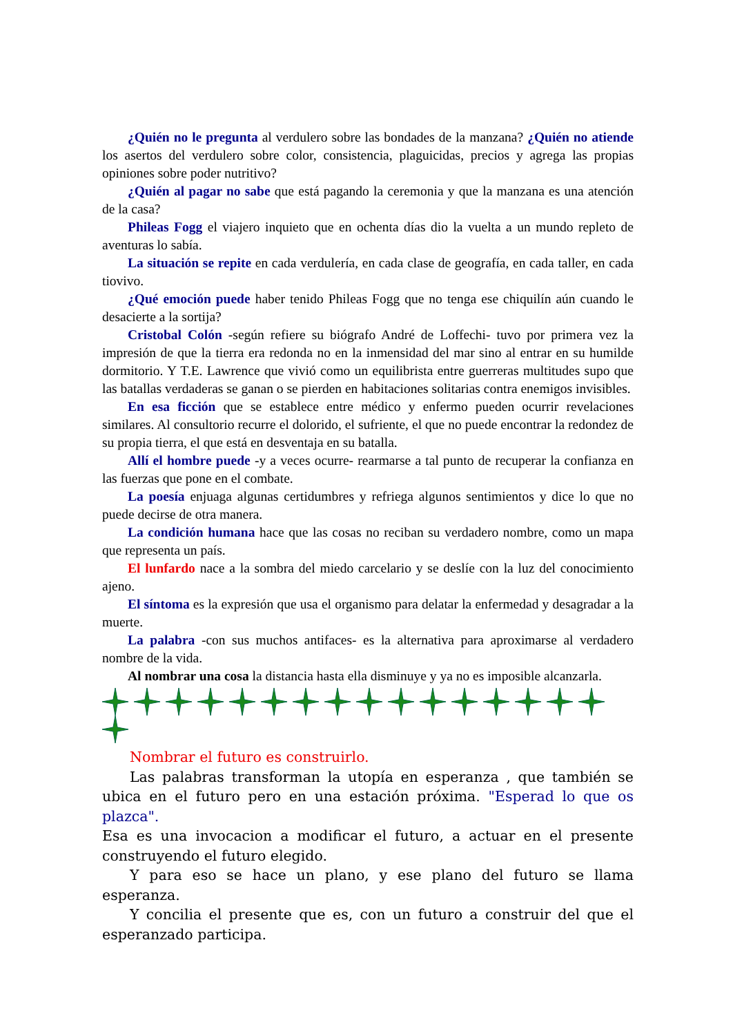¿Quién no le pregunta al verdulero sobre las bondades de la manzana? ¿Quién no atiende los asertos del verdulero sobre color, consistencia, plaguicidas, precios y agrega las propias opiniones sobre poder nutritivo?
¿Quién al pagar no sabe que está pagando la ceremonia y que la manzana es una atención de la casa?
Phileas Fogg el viajero inquieto que en ochenta días dio la vuelta a un mundo repleto de aventuras lo sabía.
La situación se repite en cada verdulería, en cada clase de geografía, en cada taller, en cada tiovivo.
¿Qué emoción puede haber tenido Phileas Fogg que no tenga ese chiquilín aún cuando le desacierte a la sortija?
Cristobal Colón -según refiere su biógrafo André de Loffechi- tuvo por primera vez la impresión de que la tierra era redonda no en la inmensidad del mar sino al entrar en su humilde dormitorio. Y T.E. Lawrence que vivió como un equilibrista entre guerreras multitudes supo que las batallas verdaderas se ganan o se pierden en habitaciones solitarias contra enemigos invisibles.
En esa ficción que se establece entre médico y enfermo pueden ocurrir revelaciones similares. Al consultorio recurre el dolorido, el sufriente, el que no puede encontrar la redondez de su propia tierra, el que está en desventaja en su batalla.
Allí el hombre puede -y a veces ocurre- rearmarse a tal punto de recuperar la confianza en las fuerzas que pone en el combate.
La poesía enjuaga algunas certidumbres y refriega algunos sentimientos y dice lo que no puede decirse de otra manera.
La condición humana hace que las cosas no reciban su verdadero nombre, como un mapa que representa un país.
El lunfardo nace a la sombra del miedo carcelario y se deslíe con la luz del conocimiento ajeno.
El síntoma es la expresión que usa el organismo para delatar la enfermedad y desagradar a la muerte.
La palabra -con sus muchos antifaces- es la alternativa para aproximarse al verdadero nombre de la vida.
Al nombrar una cosa la distancia hasta ella disminuye y ya no es imposible alcanzarla.
Nombrar el futuro es construirlo.
Las palabras transforman la utopía en esperanza , que también se ubica en el futuro pero en una estación próxima. "Esperad lo que os plazca".
Esa es una invocacion a modificar el futuro, a actuar en el presente construyendo el futuro elegido.
Y para eso se hace un plano, y ese plano del futuro se llama esperanza.
Y concilia el presente que es, con un futuro a construir del que el esperanzado participa.